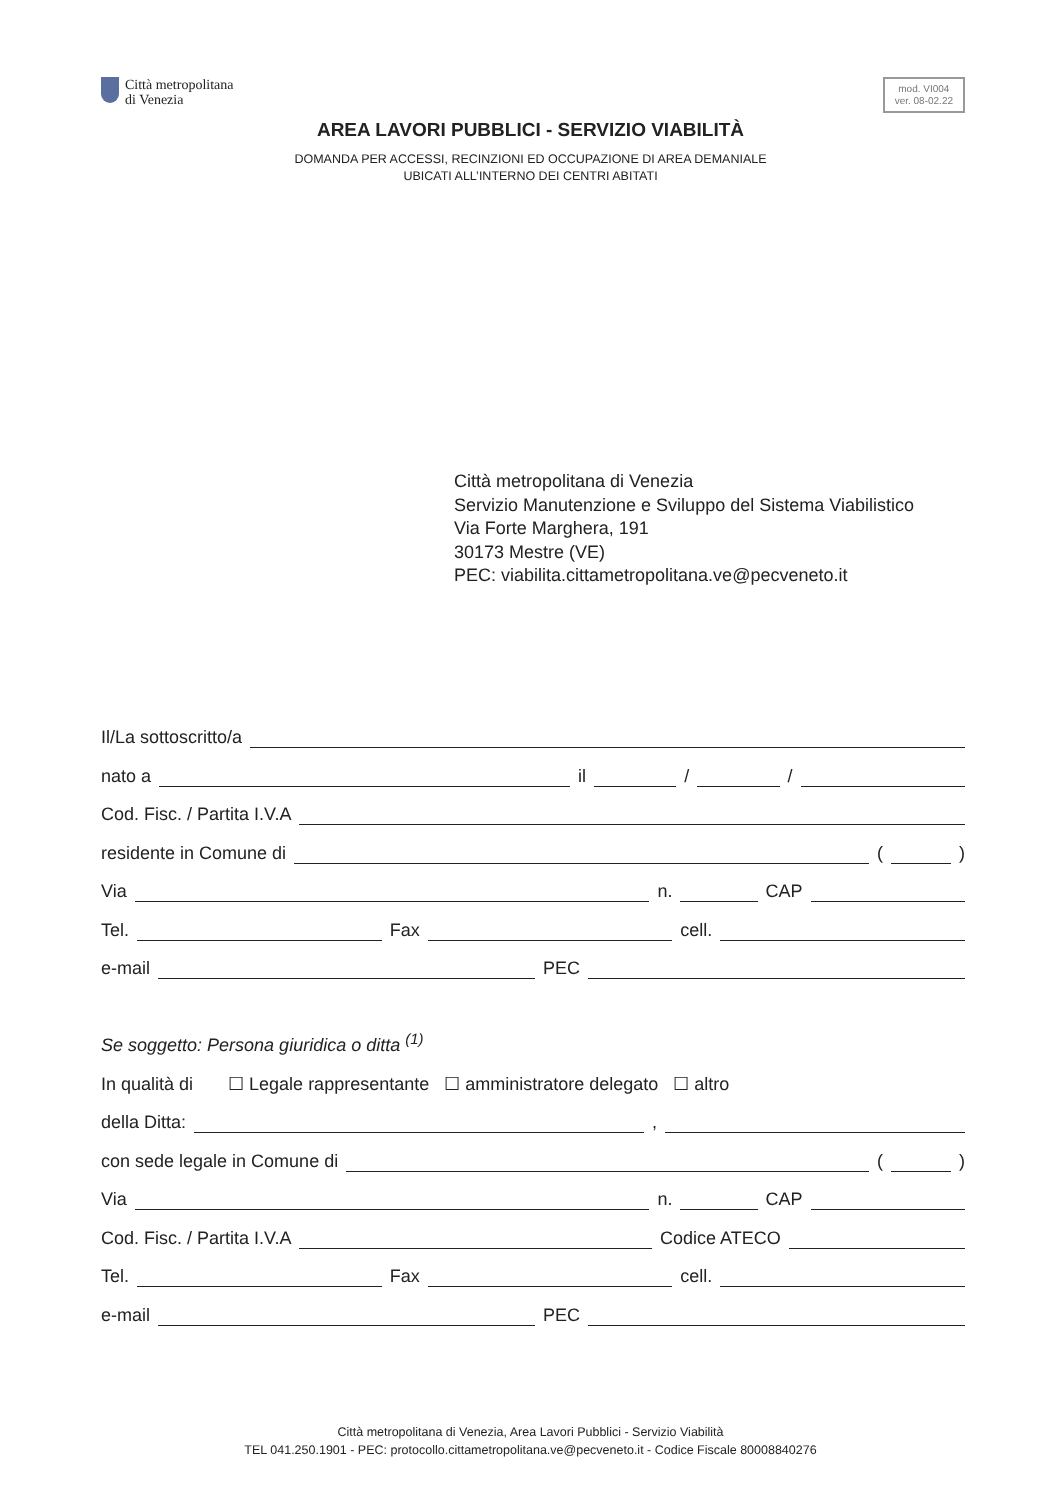Città metropolitana
di Venezia
mod. VI004
ver. 08-02.22
AREA LAVORI PUBBLICI - SERVIZIO VIABILITÀ
DOMANDA PER ACCESSI, RECINZIONI ED OCCUPAZIONE DI AREA DEMANIALE
UBICATI ALL’INTERNO DEI CENTRI ABITATI
Città metropolitana di Venezia
Servizio Manutenzione e Sviluppo del Sistema Viabilistico
Via Forte Marghera, 191
30173 Mestre (VE)
PEC: viabilita.cittametropolitana.ve@pecveneto.it
Il/La sottoscritto/a
nato a il / /
Cod. Fisc. / Partita I.V.A
residente in Comune di ( )
Via n. CAP
Tel. Fax cell.
e-mail PEC
Se soggetto: Persona giuridica o ditta <sup>(1)</sup>
In qualità di ☐ Legale rappresentante ☐ amministratore delegato ☐ altro
della Ditta: ,
con sede legale in Comune di ( )
Via n. CAP
Cod. Fisc. / Partita I.V.A Codice ATECO
Tel. Fax cell.
e-mail PEC
Città metropolitana di Venezia, Area Lavori Pubblici - Servizio Viabilità
TEL 041.250.1901 - PEC: protocollo.cittametropolitana.ve@pecveneto.it - Codice Fiscale 80008840276